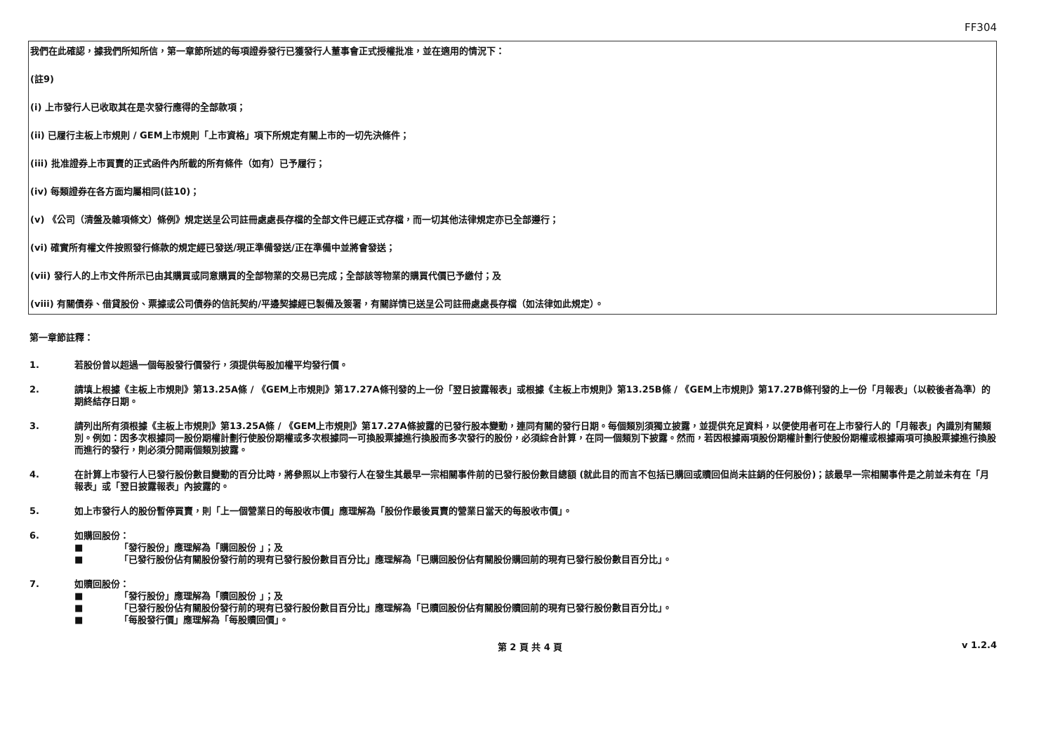FF304
我們在此確認，據我們所知所信，第一章節所述的每項證券發行已獲發行人董事會正式授權批准，並在適用的情況下：
(註9)
(i) 上市發行人已收取其在是次發行應得的全部款項；
(ii) 已履行主板上市規則 / GEM上市規則「上市資格」項下所規定有關上市的一切先決條件；
(iii) 批准證券上市買賣的正式函件內所載的所有條件（如有）已予履行；
(iv) 每類證券在各方面均屬相同(註10)；
(v) 《公司（清盤及雜項條文）條例》規定送呈公司註冊處處長存檔的全部文件已經正式存檔，而一切其他法律規定亦已全部遵行；
(vi) 確實所有權文件按照發行條款的規定經已發送/現正準備發送/正在準備中並將會發送；
(vii) 發行人的上市文件所示已由其購買或同意購買的全部物業的交易已完成；全部該等物業的購買代價已予繳付；及
(viii) 有關債券、借貸股份、票據或公司債券的信託契約/平邊契據經已製備及簽署，有關詳情已送呈公司註冊處處長存檔（如法律如此規定）。
第一章節註釋：
1. 若股份曾以超過一個每股發行價發行，須提供每股加權平均發行價。
2. 請填上根據《主板上市規則》第13.25A條 / 《GEM上市規則》第17.27A條刊發的上一份「翌日披露報表」或根據《主板上市規則》第13.25B條 / 《GEM上市規則》第17.27B條刊發的上一份「月報表」（以較後者為準）的期終結存日期。
3. 請列出所有須根據《主板上市規則》第13.25A條 / 《GEM上市規則》第17.27A條披露的已發行股本變動，連同有關的發行日期。每個類別須獨立披露，並提供充足資料，以便使用者可在上市發行人的「月報表」內識別有關類別。例如：因多次根據同一股份期權計劃行使股份期權或多次根據同一可換股票據進行換股而多次發行的股份，必須綜合計算，在同一個類別下披露。然而，若因根據兩項股份期權計劃行使股份期權或根據兩項可換股票據進行換股而進行的發行，則必須分開兩個類別披露。
4. 在計算上市發行人已發行股份數目變動的百分比時，將參照以上市發行人在發生其最早一宗相關事件前的已發行股份數目總額 (就此目的而言不包括已購回或贖回但尚未註銷的任何股份)；該最早一宗相關事件是之前並未有在「月報表」或「翌日披露報表」內披露的。
5. 如上市發行人的股份暫停買賣，則「上一個營業日的每股收市價」應理解為「股份作最後買賣的營業日當天的每股收市價」。
6. 如購回股份：
■ 「發行股份」應理解為「購回股份 」；及
■ 「已發行股份佔有關股份發行前的現有已發行股份數目百分比」應理解為「已購回股份佔有關股份購回前的現有已發行股份數目百分比」。
7. 如贖回股份：
■ 「發行股份」應理解為「贖回股份 」；及
■ 「已發行股份佔有關股份發行前的現有已發行股份數目百分比」應理解為「已贖回股份佔有關股份贖回前的現有已發行股份數目百分比」。
■ 「每股發行價」應理解為「每股贖回價」。
第 2 頁 共 4 頁 v 1.2.4